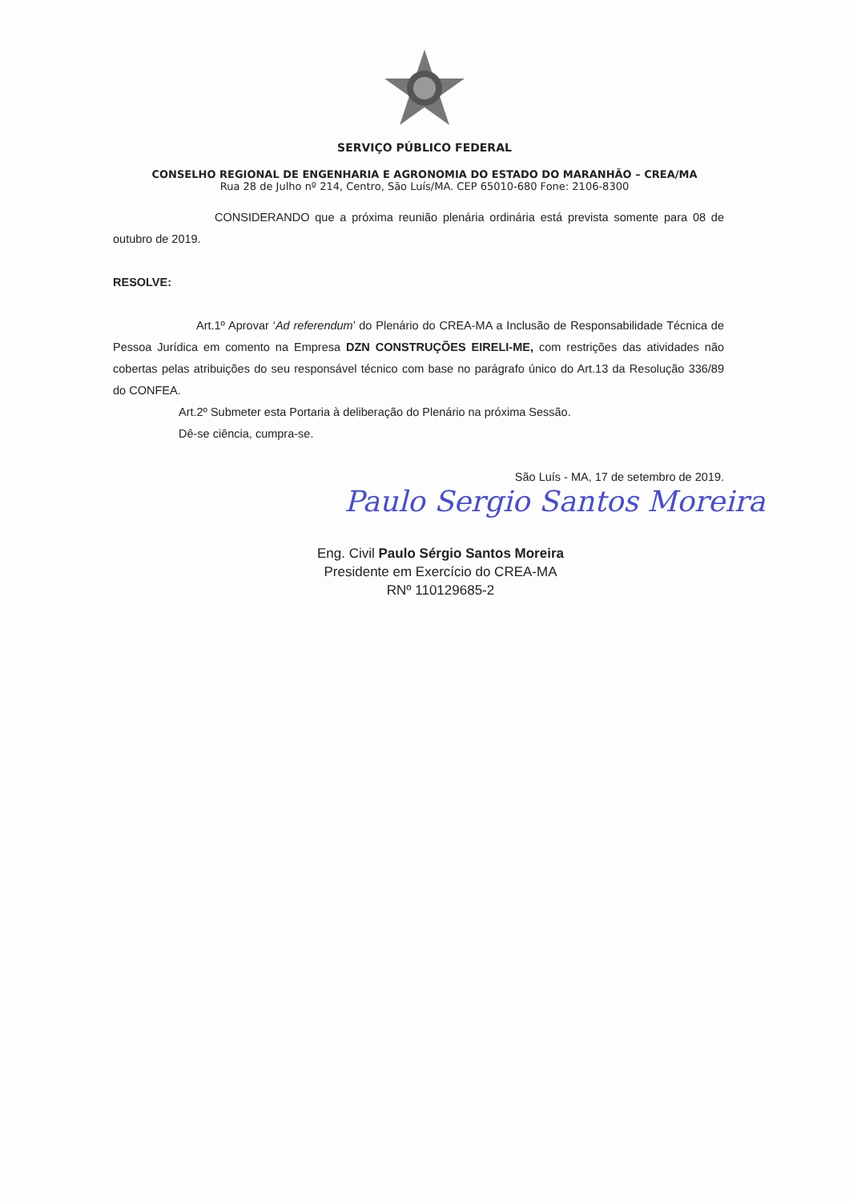SERVIÇO PÚBLICO FEDERAL
CONSELHO REGIONAL DE ENGENHARIA E AGRONOMIA DO ESTADO DO MARANHÃO – CREA/MA
Rua 28 de Julho nº 214, Centro, São Luís/MA. CEP 65010-680 Fone: 2106-8300
CONSIDERANDO que a próxima reunião plenária ordinária está prevista somente para 08 de outubro de 2019.
RESOLVE:
Art.1º Aprovar ‘Ad referendum’ do Plenário do CREA-MA a Inclusão de Responsabilidade Técnica de Pessoa Jurídica em comento na Empresa DZN CONSTRUÇÕES EIRELI-ME, com restrições das atividades não cobertas pelas atribuições do seu responsável técnico com base no parágrafo único do Art.13 da Resolução 336/89 do CONFEA.
Art.2º Submeter esta Portaria à deliberação do Plenário na próxima Sessão.
Dê-se ciência, cumpra-se.
São Luís - MA, 17 de setembro de 2019.
Paulo Sergio Santos Moreira
Eng. Civil Paulo Sérgio Santos Moreira
Presidente em Exercício do CREA-MA
RNº 110129685-2